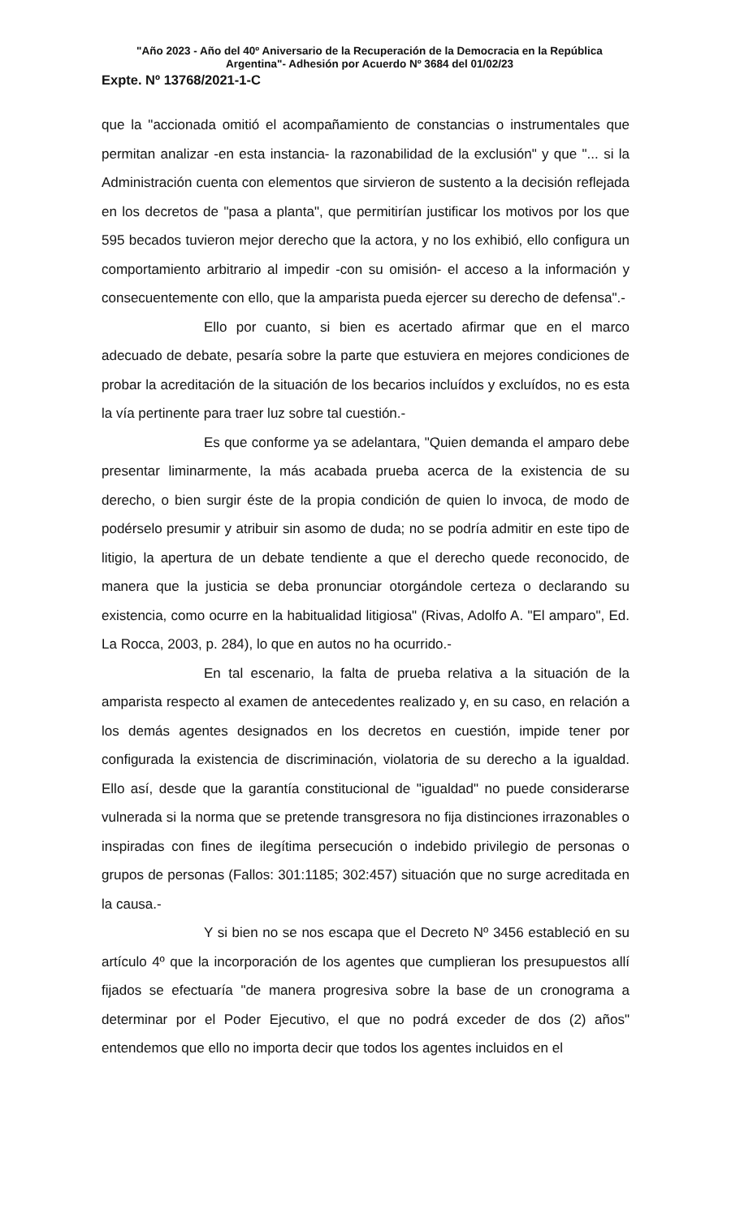"Año 2023 - Año del 40º Aniversario de la Recuperación de la Democracia en la República Argentina"- Adhesión por Acuerdo Nº 3684 del 01/02/23
Expte. Nº 13768/2021-1-C
que la "accionada omitió el acompañamiento de constancias o instrumentales que permitan analizar -en esta instancia- la razonabilidad de la exclusión" y que "... si la Administración cuenta con elementos que sirvieron de sustento a la decisión reflejada en los decretos de "pasa a planta", que permitirían justificar los motivos por los que 595 becados tuvieron mejor derecho que la actora, y no los exhibió, ello configura un comportamiento arbitrario al impedir -con su omisión- el acceso a la información y consecuentemente con ello, que la amparista pueda ejercer su derecho de defensa".-
Ello por cuanto, si bien es acertado afirmar que en el marco adecuado de debate, pesaría sobre la parte que estuviera en mejores condiciones de probar la acreditación de la situación de los becarios incluídos y excluídos, no es esta la vía pertinente para traer luz sobre tal cuestión.-
Es que conforme ya se adelantara, "Quien demanda el amparo debe presentar liminarmente, la más acabada prueba acerca de la existencia de su derecho, o bien surgir éste de la propia condición de quien lo invoca, de modo de podérselo presumir y atribuir sin asomo de duda; no se podría admitir en este tipo de litigio, la apertura de un debate tendiente a que el derecho quede reconocido, de manera que la justicia se deba pronunciar otorgándole certeza o declarando su existencia, como ocurre en la habitualidad litigiosa" (Rivas, Adolfo A. "El amparo", Ed. La Rocca, 2003, p. 284), lo que en autos no ha ocurrido.-
En tal escenario, la falta de prueba relativa a la situación de la amparista respecto al examen de antecedentes realizado y, en su caso, en relación a los demás agentes designados en los decretos en cuestión, impide tener por configurada la existencia de discriminación, violatoria de su derecho a la igualdad. Ello así, desde que la garantía constitucional de "igualdad" no puede considerarse vulnerada si la norma que se pretende transgresora no fija distinciones irrazonables o inspiradas con fines de ilegítima persecución o indebido privilegio de personas o grupos de personas (Fallos: 301:1185; 302:457) situación que no surge acreditada en la causa.-
Y si bien no se nos escapa que el Decreto Nº 3456 estableció en su artículo 4º que la incorporación de los agentes que cumplieran los presupuestos allí fijados se efectuaría "de manera progresiva sobre la base de un cronograma a determinar por el Poder Ejecutivo, el que no podrá exceder de dos (2) años" entendemos que ello no importa decir que todos los agentes incluidos en el